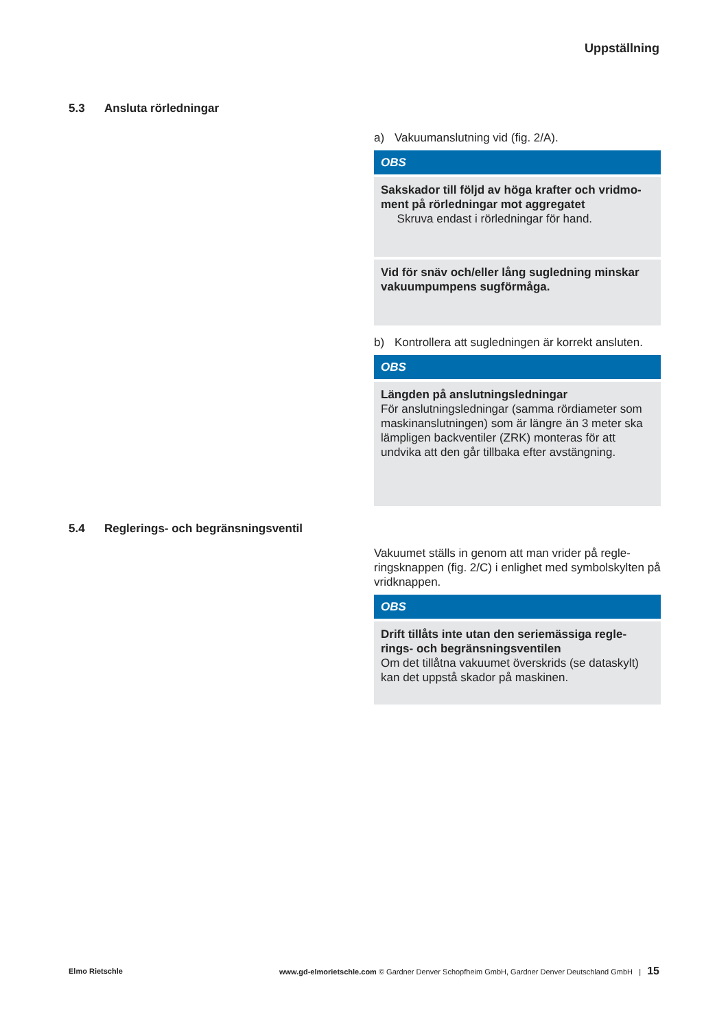Uppställning
5.3 Ansluta rörledningar
a) Vakuumanslutning vid (fig. 2/A).
OBS
Sakskador till följd av höga krafter och vridmo-ment på rörledningar mot aggregatet
Skruva endast i rörledningar för hand.
Vid för snäv och/eller lång sugledning minskar vakuumpumpens sugförmåga.
b) Kontrollera att sugledningen är korrekt ansluten.
OBS
Längden på anslutningsledningar
För anslutningsledningar (samma rördiameter som maskinanslutningen) som är längre än 3 meter ska lämpligen backventiler (ZRK) monteras för att undvika att den går tillbaka efter avstängning.
5.4 Reglerings- och begränsningsventil
Vakuumet ställs in genom att man vrider på regle-ringsknappen (fig. 2/C) i enlighet med symbolskylten på vridknappen.
OBS
Drift tillåts inte utan den seriemässiga regle-rings- och begränsningsventilen
Om det tillåtna vakuumet överskrids (se dataskylt) kan det uppstå skador på maskinen.
Elmo Rietschle
www.gd-elmorietschle.com © Gardner Denver Schopfheim GmbH, Gardner Denver Deutschland GmbH | 15